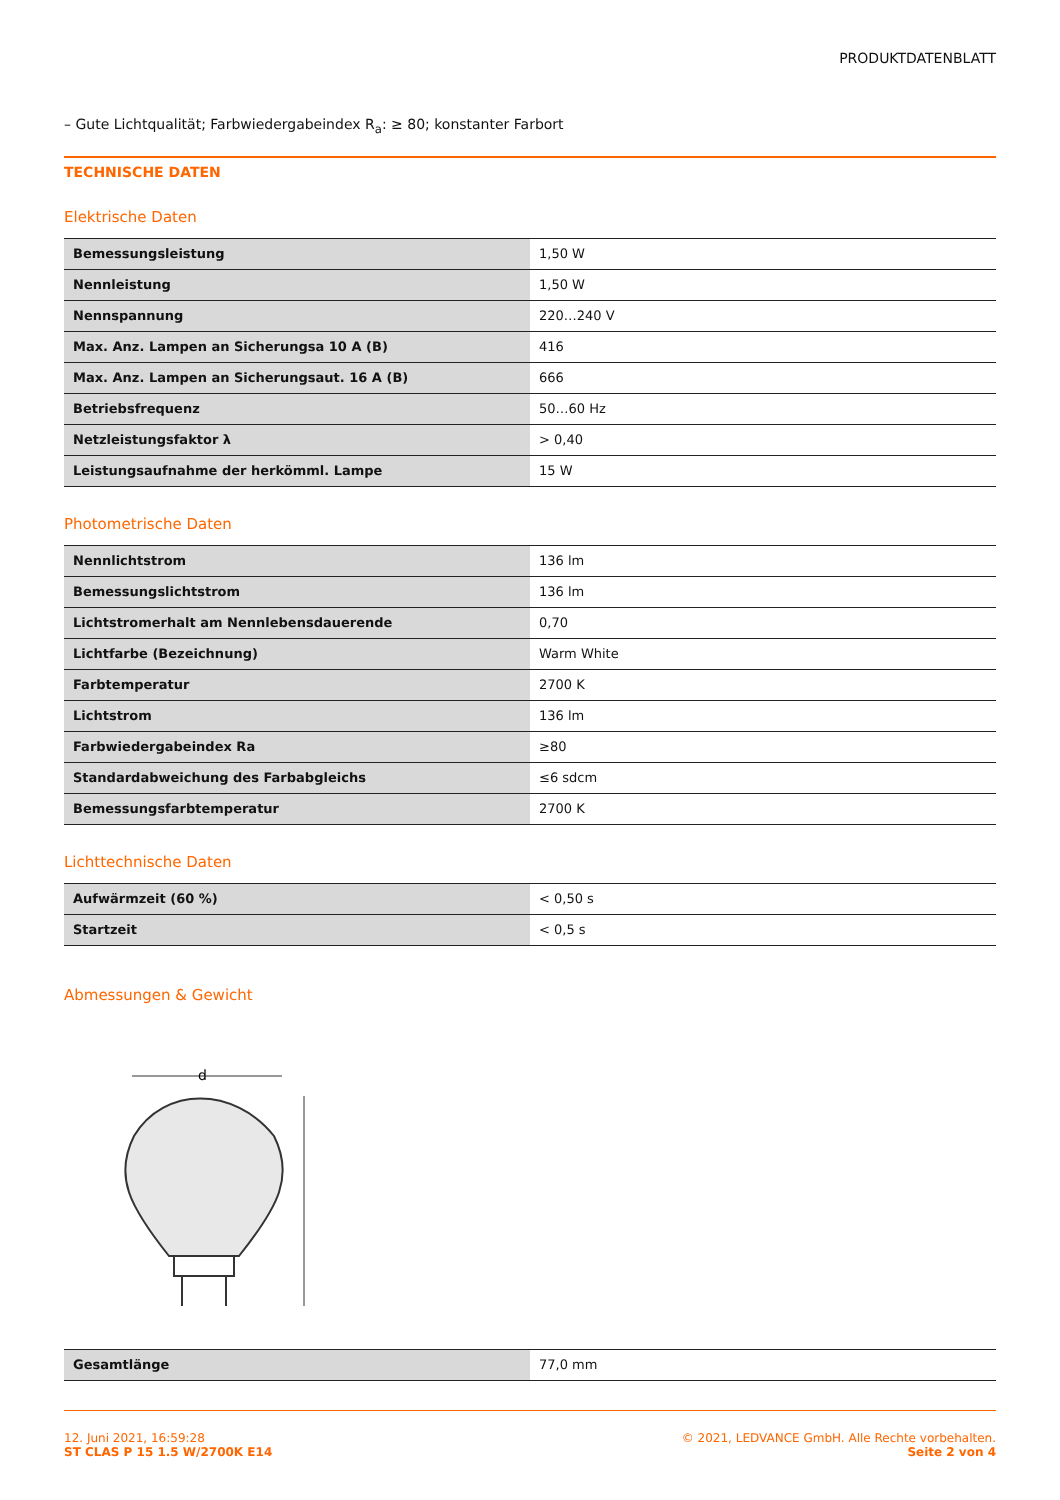PRODUKTDATENBLATT
– Gute Lichtqualität; Farbwiedergabeindex R<sub>a</sub>: ≥ 80; konstanter Farbort
TECHNISCHE DATEN
Elektrische Daten
| Bemessungsleistung | 1,50 W |
| Nennleistung | 1,50 W |
| Nennspannung | 220…240 V |
| Max. Anz. Lampen an Sicherungsa 10 A (B) | 416 |
| Max. Anz. Lampen an Sicherungsaut. 16 A (B) | 666 |
| Betriebsfrequenz | 50…60 Hz |
| Netzleistungsfaktor λ | > 0,40 |
| Leistungsaufnahme der herkömml. Lampe | 15 W |
Photometrische Daten
| Nennlichtstrom | 136 lm |
| Bemessungslichtstrom | 136 lm |
| Lichtstromerhalt am Nennlebensdauerende | 0,70 |
| Lichtfarbe (Bezeichnung) | Warm White |
| Farbtemperatur | 2700 K |
| Lichtstrom | 136 lm |
| Farbwiedergabeindex Ra | ≥80 |
| Standardabweichung des Farbabgleichs | ≤6 sdcm |
| Bemessungsfarbtemperatur | 2700 K |
Lichttechnische Daten
| Aufwärmzeit (60 %) | < 0,50 s |
| Startzeit | < 0,5 s |
Abmessungen & Gewicht
d
| Gesamtlänge | 77,0 mm |
12. Juni 2021, 16:59:28
ST CLAS P 15 1.5 W/2700K E14
© 2021, LEDVANCE GmbH. Alle Rechte vorbehalten.
Seite 2 von 4